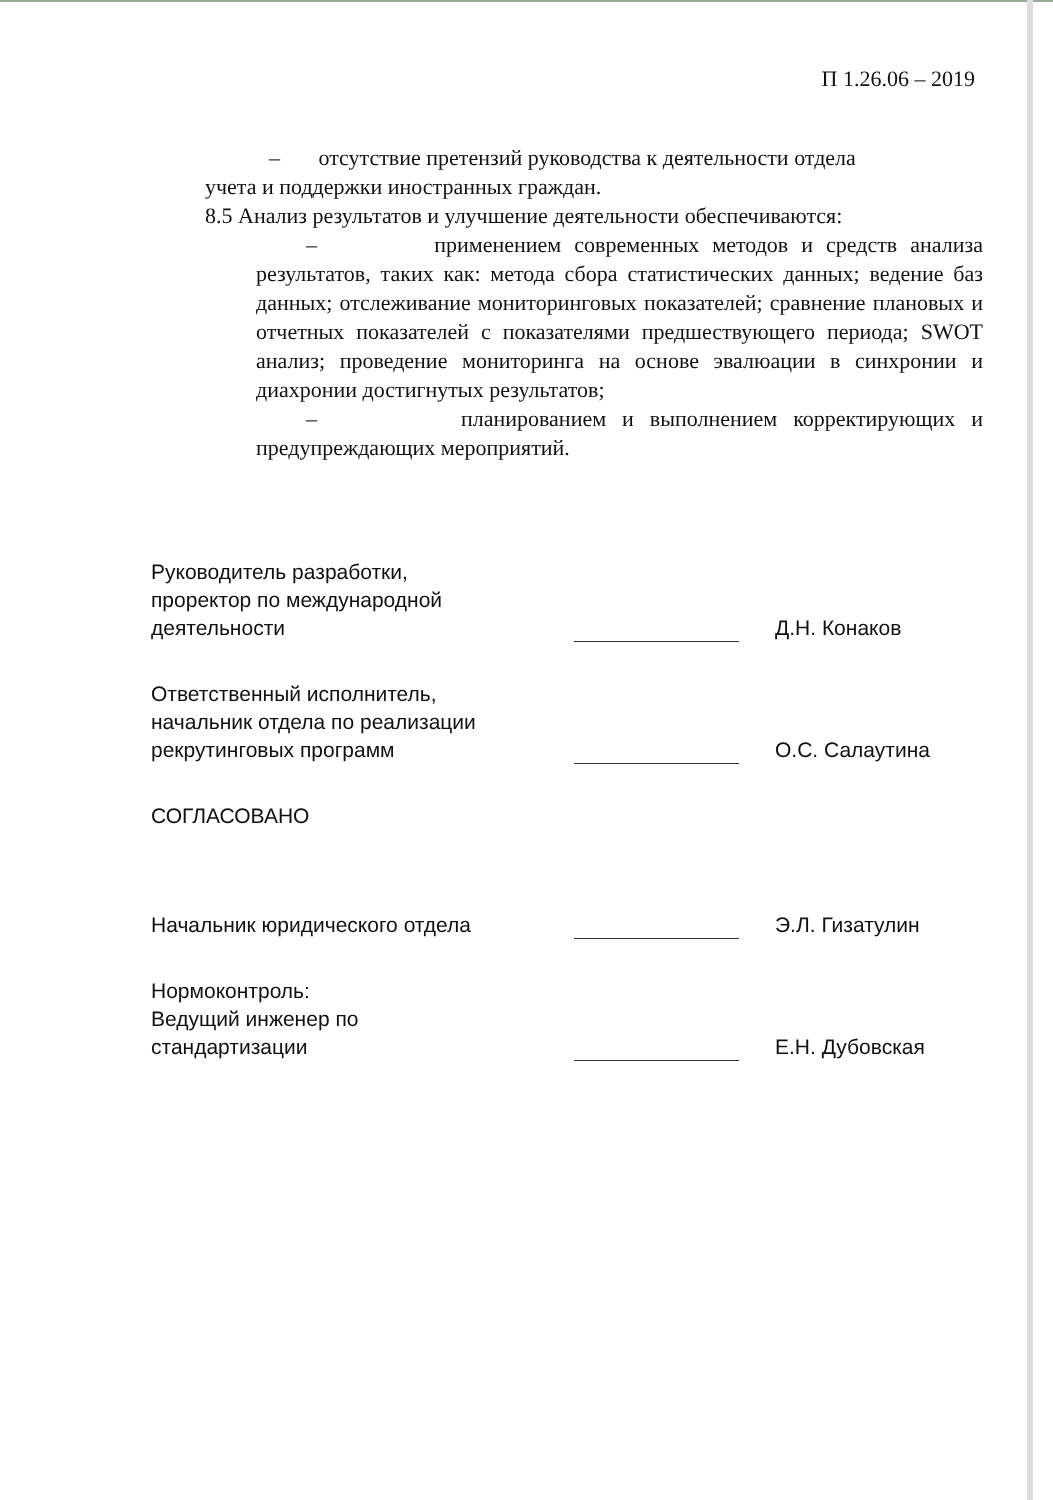П 1.26.06 – 2019
– отсутствие претензий руководства к деятельности отдела
учета и поддержки иностранных граждан.
8.5 Анализ результатов и улучшение деятельности обеспечиваются:
– применением современных методов и средств анализа результатов, таких как: метода сбора статистических данных; ведение баз данных; отслеживание мониторинговых показателей; сравнение плановых и отчетных показателей с показателями предшествующего периода; SWOT анализ; проведение мониторинга на основе эвалюации в синхронии и диахронии достигнутых результатов;
– планированием и выполнением корректирующих и предупреждающих мероприятий.
Руководитель разработки,
проректор по международной
деятельности
Д.Н. Конаков
Ответственный исполнитель,
начальник отдела по реализации
рекрутинговых программ
О.С. Салаутина
СОГЛАСОВАНО
Начальник юридического отдела
Э.Л. Гизатулин
Нормоконтроль:
Ведущий инженер по
стандартизации
Е.Н. Дубовская